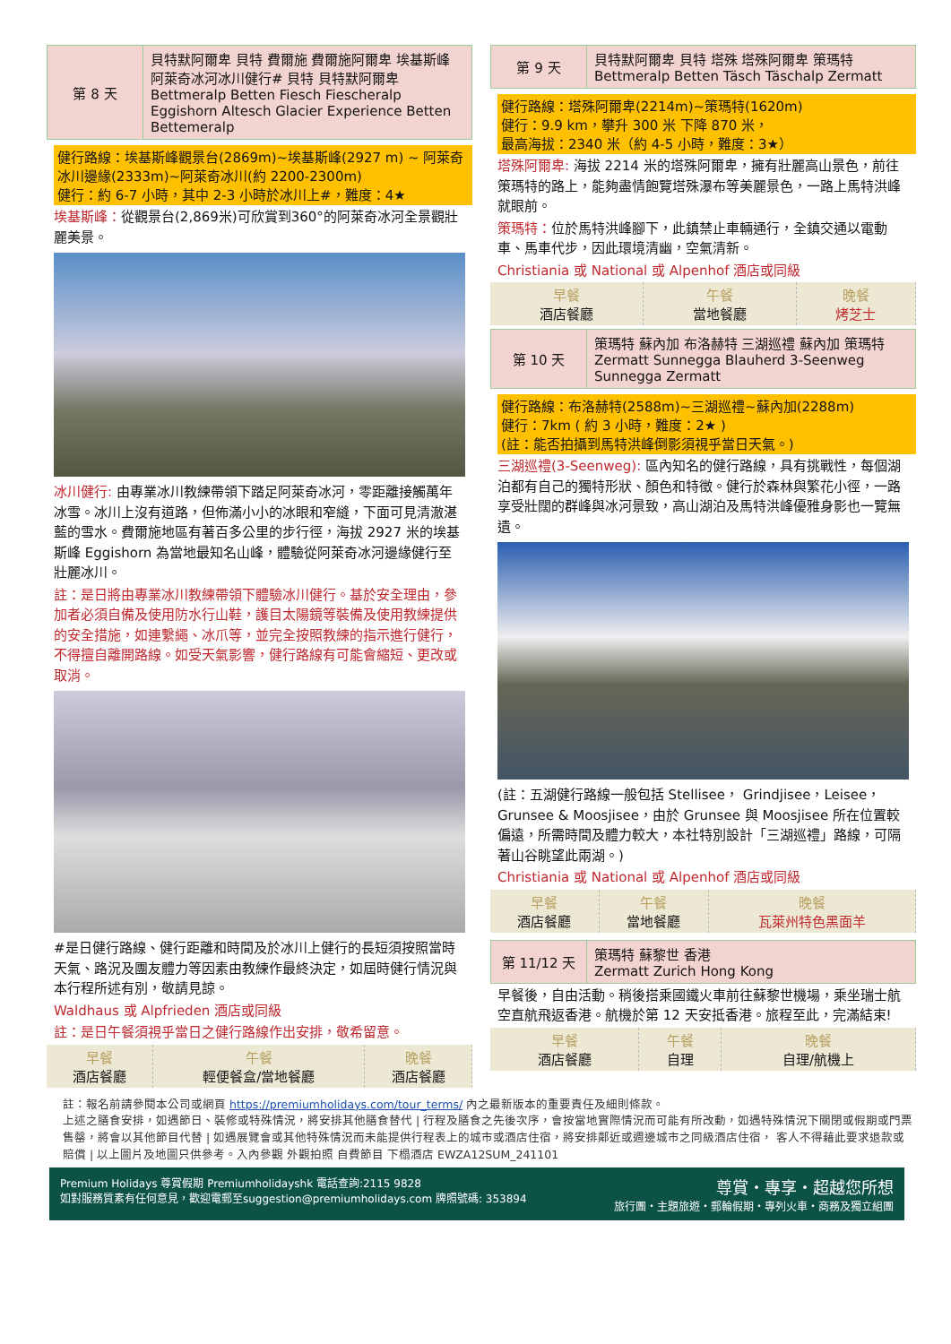| 第 8 天 | 貝特默阿爾卑 貝特 費爾施 費爾施阿爾卑 埃基斯峰 阿萊奇冰河冰川健行# 貝特 貝特默阿爾卑 Bettmeralp Betten Fiesch Fiescheralp Eggishorn Altesch Glacier Experience Betten Bettemeralp |
健行路線：埃基斯峰觀景台(2869m)~埃基斯峰(2927 m) ~ 阿萊奇冰川邊緣(2333m)~阿萊奇冰川(約 2200-2300m)
健行：約 6-7 小時，其中 2-3 小時於冰川上#，難度：4★
埃基斯峰：從觀景台(2,869米)可欣賞到360°的阿萊奇冰河全景觀壯麗美景。
冰川健行: 由專業冰川教練帶領下踏足阿萊奇冰河，零距離接觸萬年冰雪。冰川上沒有道路，但佈滿小小的冰眼和窄縫，下面可見清澈湛藍的雪水。費爾施地區有著百多公里的步行徑，海拔 2927 米的埃基斯峰 Eggishorn 為當地最知名山峰，體驗從阿萊奇冰河邊緣健行至壯麗冰川。
註：是日將由專業冰川教練帶領下體驗冰川健行。基於安全理由，參加者必須自備及使用防水行山鞋，護目太陽鏡等裝備及使用教練提供的安全措施，如連繫繩、冰爪等，並完全按照教練的指示進行健行，不得擅自離開路線。如受天氣影響，健行路線有可能會縮短、更改或取消。
#是日健行路線、健行距離和時間及於冰川上健行的長短須按照當時天氣、路況及團友體力等因素由教練作最終決定，如屆時健行情況與本行程所述有別，敬請見諒。
Waldhaus 或 Alpfrieden 酒店或同級
註：是日午餐須視乎當日之健行路線作出安排，敬希留意。
| 早餐 酒店餐廳 | 午餐 輕便餐盒/當地餐廳 | 晚餐 酒店餐廳 |
| 第 9 天 | 貝特默阿爾卑 貝特 塔殊 塔殊阿爾卑 策瑪特 Bettmeralp Betten Täsch Täschalp Zermatt |
健行路線：塔殊阿爾卑(2214m)~策瑪特(1620m)
健行：9.9 km，攀升 300 米 下降 870 米，
最高海拔：2340 米（約 4-5 小時，難度：3★）
塔殊阿爾卑: 海拔 2214 米的塔殊阿爾卑，擁有壯麗高山景色，前往策瑪特的路上，能夠盡情飽覽塔殊瀑布等美麗景色，一路上馬特洪峰就眼前。
策瑪特：位於馬特洪峰腳下，此鎮禁止車輛通行，全鎮交通以電動車、馬車代步，因此環境清幽，空氣清新。
Christiania 或 National 或 Alpenhof 酒店或同級
| 早餐 酒店餐廳 | 午餐 當地餐廳 | 晚餐 烤芝士 |
| 第 10 天 | 策瑪特 蘇內加 布洛赫特 三湖巡禮 蘇內加 策瑪特 Zermatt Sunnegga Blauherd 3-Seenweg Sunnegga Zermatt |
健行路線：布洛赫特(2588m)~三湖巡禮~蘇內加(2288m)
健行：7km ( 約 3 小時，難度：2★ )
(註：能否拍攝到馬特洪峰倒影須視乎當日天氣。)
三湖巡禮(3-Seenweg): 區內知名的健行路線，具有挑戰性，每個湖泊都有自己的獨特形狀、顏色和特徵。健行於森林與繁花小徑，一路享受壯闊的群峰與冰河景致，高山湖泊及馬特洪峰優雅身影也一覽無遺。
(註：五湖健行路線一般包括 Stellisee， Grindjisee，Leisee，Grunsee & Moosjisee，由於 Grunsee 與 Moosjisee 所在位置較偏遠，所需時間及體力較大，本社特別設計「三湖巡禮」路線，可隔著山谷眺望此兩湖。)
Christiania 或 National 或 Alpenhof 酒店或同級
| 早餐 酒店餐廳 | 午餐 當地餐廳 | 晚餐 瓦萊州特色黑面羊 |
| 第 11/12 天 | 策瑪特 蘇黎世 香港 Zermatt Zurich Hong Kong |
早餐後，自由活動。稍後搭乘國鐵火車前往蘇黎世機場，乘坐瑞士航空直航飛返香港。航機於第 12 天安抵香港。旅程至此，完滿結束!
| 早餐 酒店餐廳 | 午餐 自理 | 晚餐 自理/航機上 |
註：報名前請參閱本公司或網頁 https://premiumholidays.com/tour_terms/ 內之最新版本的重要責任及細則條款。
上述之膳食安排，如遇節日、裝修或特殊情況，將安排其他膳食替代 | 行程及膳食之先後次序，會按當地實際情況而可能有所改動，如遇特殊情況下關閉或假期或門票售罄，將會以其他節目代替 | 如遇展覽會或其他特殊情況而未能提供行程表上的城市或酒店住宿，將安排鄰近或週邊城市之同級酒店住宿， 客人不得藉此要求退款或賠償 | 以上圖片及地圖只供參考。入內參觀 外觀拍照 自費節目 下榻酒店 EWZA12SUM_241101
Premium Holidays 尊賞假期 Premiumholidayshk 電話查詢:2115 9828
如對服務質素有任何意見，歡迎電郵至suggestion@premiumholidays.com 牌照號碼: 353894
尊賞・專享・超越您所想
旅行團・主題旅遊・郵輪假期・專列火車・商務及獨立組團